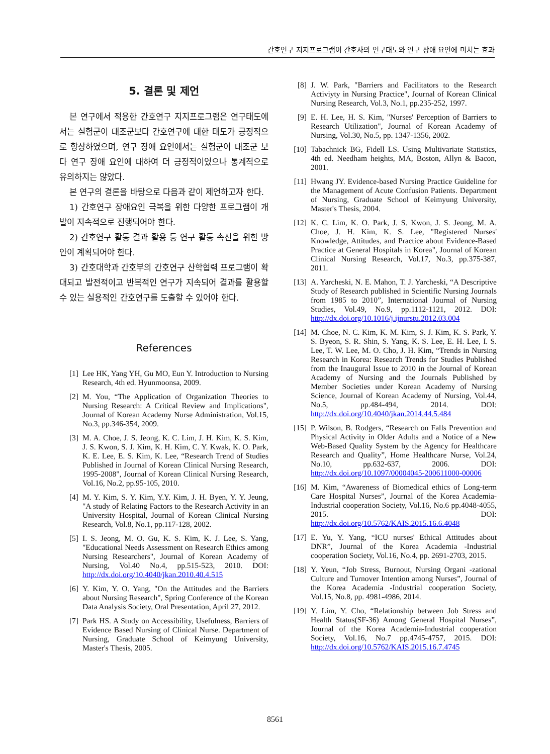간호연구 지지프로그램이 간호사의 연구태도와 연구 장애 요인에 미치는 효과
5. 결론 및 제언
본 연구에서 적용한 간호연구 지지프로그램은 연구태도에서는 실험군이 대조군보다 간호연구에 대한 태도가 긍정적으로 향상하였으며, 연구 장애 요인에서는 실험군이 대조군 보다 연구 장애 요인에 대하여 더 긍정적이었으나 통계적으로 유의하지는 않았다.
본 연구의 결론을 바탕으로 다음과 같이 제언하고자 한다.
1) 간호연구 장애요인 극복을 위한 다양한 프로그램이 개발이 지속적으로 진행되어야 한다.
2) 간호연구 활동 결과 활용 등 연구 활동 촉진을 위한 방안이 계획되어야 한다.
3) 간호대학과 간호부의 간호연구 산학협력 프로그램이 확대되고 발전적이고 반복적인 연구가 지속되어 결과를 활용할 수 있는 실용적인 간호연구를 도출할 수 있어야 한다.
References
[1] Lee HK, Yang YH, Gu MO, Eun Y. Introduction to Nursing Research, 4th ed. Hyunmoonsa, 2009.
[2] M. You, “The Application of Organization Theories to Nursing Research: A Critical Review and Implications", Journal of Korean Academy Nurse Administration, Vol.15, No.3, pp.346-354, 2009.
[3] M. A. Choe, J. S. Jeong, K. C. Lim, J. H. Kim, K. S. Kim, J. S. Kwon, S. J. Kim, K. H. Kim, C. Y. Kwak, K. O. Park, K. E. Lee, E. S. Kim, K. Lee, “Research Trend of Studies Published in Journal of Korean Clinical Nursing Research, 1995-2008", Journal of Korean Clinical Nursing Research, Vol.16, No.2, pp.95-105, 2010.
[4] M. Y. Kim, S. Y. Kim, Y.Y. Kim, J. H. Byen, Y. Y. Jeung, "A study of Relating Factors to the Research Activity in an University Hospital, Journal of Korean Clinical Nursing Research, Vol.8, No.1, pp.117-128, 2002.
[5] I. S. Jeong, M. O. Gu, K. S. Kim, K. J. Lee, S. Yang, "Educational Needs Assessment on Research Ethics among Nursing Researchers", Journal of Korean Academy of Nursing, Vol.40 No.4, pp.515-523, 2010. DOI: http://dx.doi.org/10.4040/jkan.2010.40.4.515
[6] Y. Kim, Y. O. Yang, "On the Attitudes and the Barriers about Nursing Research", Spring Conference of the Korean Data Analysis Society, Oral Presentation, April 27, 2012.
[7] Park HS. A Study on Accessibility, Usefulness, Barriers of Evidence Based Nursing of Clinical Nurse. Department of Nursing, Graduate School of Keimyung University, Master's Thesis, 2005.
[8] J. W. Park, "Barriers and Facilitators to the Research Activiyty in Nursing Practice", Journal of Korean Clinical Nursing Research, Vol.3, No.1, pp.235-252, 1997.
[9] E. H. Lee, H. S. Kim, "Nurses' Perception of Barriers to Research Utilization", Journal of Korean Academy of Nursing, Vol.30, No.5, pp. 1347-1356, 2002.
[10] Tabachnick BG, Fidell LS. Using Multivariate Statistics, 4th ed. Needham heights, MA, Boston, Allyn & Bacon, 2001.
[11] Hwang JY. Evidence-based Nursing Practice Guideline for the Management of Acute Confusion Patients. Department of Nursing, Graduate School of Keimyung University, Master's Thesis, 2004.
[12] K. C. Lim, K. O. Park, J. S. Kwon, J. S. Jeong, M. A. Choe, J. H. Kim, K. S. Lee, "Registered Nurses' Knowledge, Attitudes, and Practice about Evidence-Based Practice at General Hospitals in Korea", Journal of Korean Clinical Nursing Research, Vol.17, No.3, pp.375-387, 2011.
[13] A. Yarcheski, N. E. Mahon, T. J. Yarcheski, “A Descriptive Study of Research published in Scientific Nursing Journals from 1985 to 2010”, International Journal of Nursing Studies, Vol.49, No.9, pp.1112-1121, 2012. DOI: http://dx.doi.org/10.1016/j.ijnurstu.2012.03.004
[14] M. Choe, N. C. Kim, K. M. Kim, S. J. Kim, K. S. Park, Y. S. Byeon, S. R. Shin, S. Yang, K. S. Lee, E. H. Lee, I. S. Lee, T. W. Lee, M. O. Cho, J. H. Kim, “Trends in Nursing Research in Korea: Research Trends for Studies Published from the Inaugural Issue to 2010 in the Journal of Korean Academy of Nursing and the Journals Published by Member Societies under Korean Academy of Nursing Science, Journal of Korean Academy of Nursing, Vol.44, No.5, pp.484-494, 2014. DOI: http://dx.doi.org/10.4040/jkan.2014.44.5.484
[15] P. Wilson, B. Rodgers, “Research on Falls Prevention and Physical Activity in Older Adults and a Notice of a New Web-Based Quality System by the Agency for Healthcare Research and Quality”, Home Healthcare Nurse, Vol.24, No.10, pp.632-637, 2006. DOI: http://dx.doi.org/10.1097/00004045-200611000-00006
[16] M. Kim, “Awareness of Biomedical ethics of Long-term Care Hospital Nurses”, Journal of the Korea Academia-Industrial cooperation Society, Vol.16, No.6 pp.4048-4055, 2015. DOI: http://dx.doi.org/10.5762/KAIS.2015.16.6.4048
[17] E. Yu, Y. Yang, “ICU nurses' Ethical Attitudes about DNR”, Journal of the Korea Academia -Industrial cooperation Society, Vol.16, No.4, pp. 2691-2703, 2015.
[18] Y. Yeun, “Job Stress, Burnout, Nursing Organi -zational Culture and Turnover Intention among Nurses”, Journal of the Korea Academia -Industrial cooperation Society, Vol.15, No.8, pp. 4981-4986, 2014.
[19] Y. Lim, Y. Cho, “Relationship between Job Stress and Health Status(SF-36) Among General Hospital Nurses”, Journal of the Korea Academia-Industrial cooperation Society, Vol.16, No.7 pp.4745-4757, 2015. DOI: http://dx.doi.org/10.5762/KAIS.2015.16.7.4745
8561